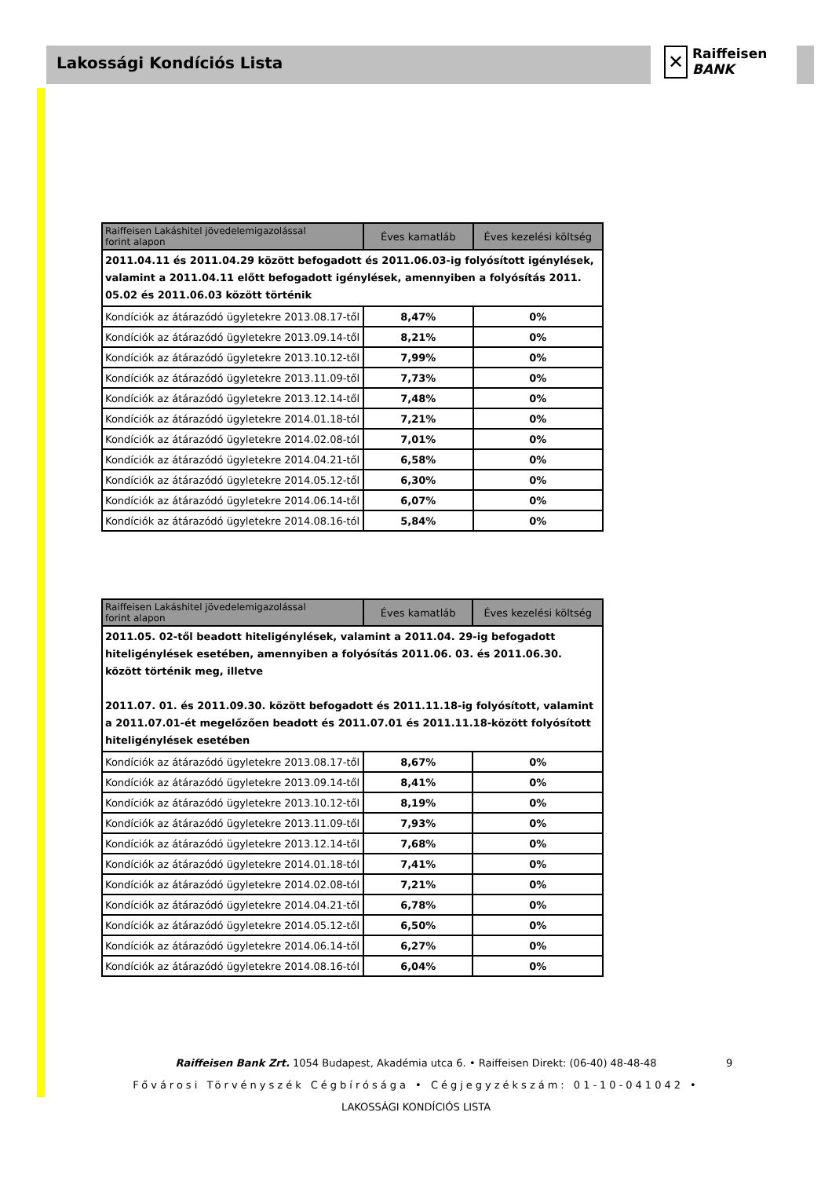Lakossági Kondíciós Lista
✕ Raiffeisen
BANK
| Raiffeisen Lakáshitel jövedelemigazolással forint alapon | Éves kamatláb | Éves kezelési költség |
| --- | --- | --- |
| 2011.04.11 és 2011.04.29 között befogadott és 2011.06.03-ig folyósított igénylések, valamint a 2011.04.11 előtt befogadott igénylések, amennyiben a folyósítás 2011. 05.02 és 2011.06.03 között történik | | |
| Kondíciók az átárazódó ügyletekre 2013.08.17-től | 8,47% | 0% |
| Kondíciók az átárazódó ügyletekre 2013.09.14-től | 8,21% | 0% |
| Kondíciók az átárazódó ügyletekre 2013.10.12-től | 7,99% | 0% |
| Kondíciók az átárazódó ügyletekre 2013.11.09-től | 7,73% | 0% |
| Kondíciók az átárazódó ügyletekre 2013.12.14-től | 7,48% | 0% |
| Kondíciók az átárazódó ügyletekre 2014.01.18-tól | 7,21% | 0% |
| Kondíciók az átárazódó ügyletekre 2014.02.08-tól | 7,01% | 0% |
| Kondíciók az átárazódó ügyletekre 2014.04.21-től | 6,58% | 0% |
| Kondíciók az átárazódó ügyletekre 2014.05.12-től | 6,30% | 0% |
| Kondíciók az átárazódó ügyletekre 2014.06.14-től | 6,07% | 0% |
| Kondíciók az átárazódó ügyletekre 2014.08.16-tól | 5,84% | 0% |
| Raiffeisen Lakáshitel jövedelemigazolással forint alapon | Éves kamatláb | Éves kezelési költség |
| --- | --- | --- |
| 2011.05. 02-től beadott hiteligénylések, valamint a 2011.04. 29-ig befogadott hiteligénylések esetében, amennyiben a folyósítás 2011.06. 03. és 2011.06.30. között történik meg, illetve 2011.07. 01. és 2011.09.30. között befogadott és 2011.11.18-ig folyósított, valamint a 2011.07.01-ét megelőzően beadott és 2011.07.01 és 2011.11.18-között folyósított hiteligénylések esetében | | |
| Kondíciók az átárazódó ügyletekre 2013.08.17-től | 8,67% | 0% |
| Kondíciók az átárazódó ügyletekre 2013.09.14-től | 8,41% | 0% |
| Kondíciók az átárazódó ügyletekre 2013.10.12-től | 8,19% | 0% |
| Kondíciók az átárazódó ügyletekre 2013.11.09-től | 7,93% | 0% |
| Kondíciók az átárazódó ügyletekre 2013.12.14-től | 7,68% | 0% |
| Kondíciók az átárazódó ügyletekre 2014.01.18-tól | 7,41% | 0% |
| Kondíciók az átárazódó ügyletekre 2014.02.08-tól | 7,21% | 0% |
| Kondíciók az átárazódó ügyletekre 2014.04.21-től | 6,78% | 0% |
| Kondíciók az átárazódó ügyletekre 2014.05.12-től | 6,50% | 0% |
| Kondíciók az átárazódó ügyletekre 2014.06.14-től | 6,27% | 0% |
| Kondíciók az átárazódó ügyletekre 2014.08.16-tól | 6,04% | 0% |
Raiffeisen Bank Zrt. 1054 Budapest, Akadémia utca 6. • Raiffeisen Direkt: (06-40) 48-48-48
Fővárosi Törvényszék Cégbírósága • Cégjegyzékszám: 01-10-041042 •
LAKOSSÁGI KONDÍCIÓS LISTA
9